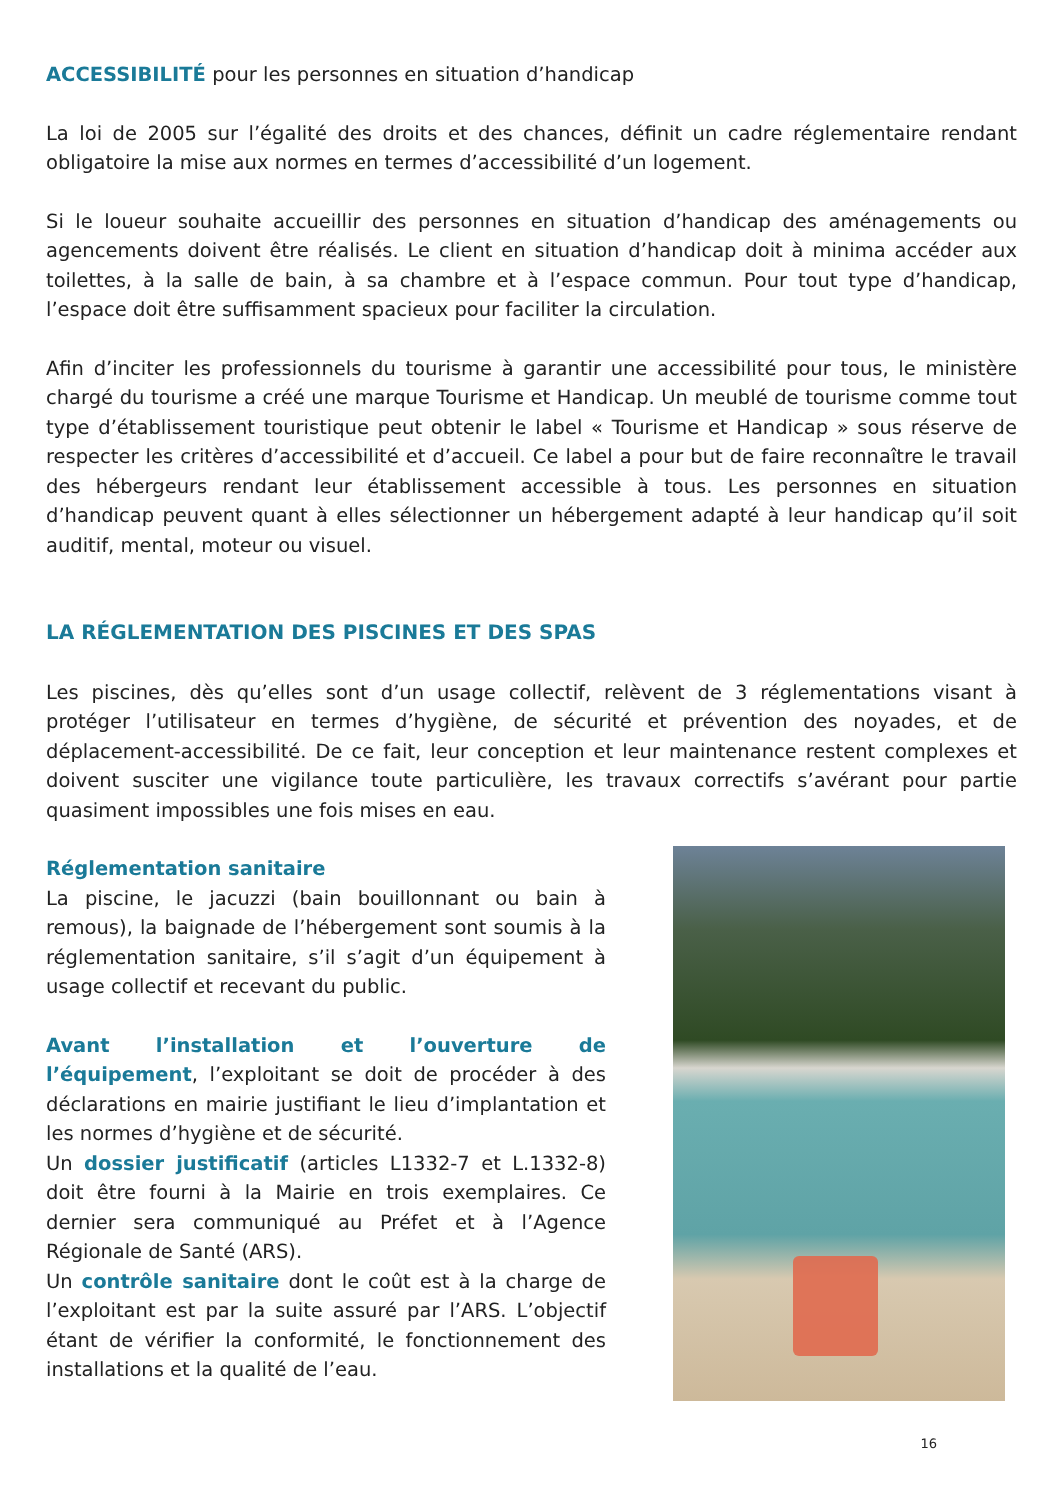ACCESSIBILITÉ pour les personnes en situation d’handicap
La loi de 2005 sur l’égalité des droits et des chances, définit un cadre réglementaire rendant obligatoire la mise aux normes en termes d’accessibilité d’un logement.
Si le loueur souhaite accueillir des personnes en situation d’handicap des aménagements ou agencements doivent être réalisés. Le client en situation d’handicap doit à minima accéder aux toilettes, à la salle de bain, à sa chambre et à l’espace commun. Pour tout type d’handicap, l’espace doit être suffisamment spacieux pour faciliter la circulation.
Afin d’inciter les professionnels du tourisme à garantir une accessibilité pour tous, le ministère chargé du tourisme a créé une marque Tourisme et Handicap. Un meublé de tourisme comme tout type d’établissement touristique peut obtenir le label « Tourisme et Handicap » sous réserve de respecter les critères d’accessibilité et d’accueil. Ce label a pour but de faire reconnaître le travail des hébergeurs rendant leur établissement accessible à tous. Les personnes en situation d’handicap peuvent quant à elles sélectionner un hébergement adapté à leur handicap qu’il soit auditif, mental, moteur ou visuel.
LA RÉGLEMENTATION DES PISCINES ET DES SPAS
Les piscines, dès qu’elles sont d’un usage collectif, relèvent de 3 réglementations visant à protéger l’utilisateur en termes d’hygiène, de sécurité et prévention des noyades, et de déplacement-accessibilité. De ce fait, leur conception et leur maintenance restent complexes et doivent susciter une vigilance toute particulière, les travaux correctifs s’avérant pour partie quasiment impossibles une fois mises en eau.
Réglementation sanitaire
La piscine, le jacuzzi (bain bouillonnant ou bain à remous), la baignade de l’hébergement sont soumis à la réglementation sanitaire, s’il s’agit d’un équipement à usage collectif et recevant du public.
Avant l’installation et l’ouverture de l’équipement, l’exploitant se doit de procéder à des déclarations en mairie justifiant le lieu d’implantation et les normes d’hygiène et de sécurité.
Un dossier justificatif (articles L1332-7 et L.1332-8) doit être fourni à la Mairie en trois exemplaires. Ce dernier sera communiqué au Préfet et à l’Agence Régionale de Santé (ARS).
Un contrôle sanitaire dont le coût est à la charge de l’exploitant est par la suite assuré par l’ARS. L’objectif étant de vérifier la conformité, le fonctionnement des installations et la qualité de l’eau.
16